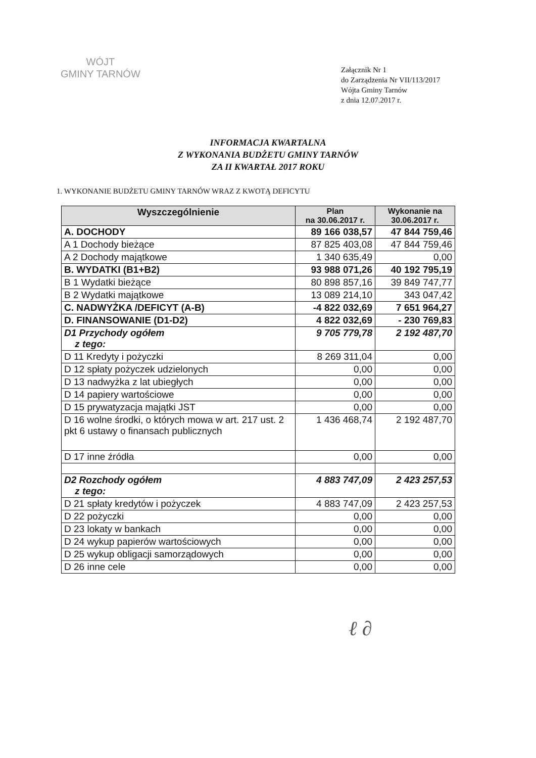WÓJT
GMINY TARNÓW
Załącznik Nr 1
do Zarządzenia Nr VII/113/2017
Wójta Gminy Tarnów
z dnia 12.07.2017 r.
INFORMACJA KWARTALNA
Z WYKONANIA BUDŻETU GMINY TARNÓW
ZA II KWARTAŁ 2017 ROKU
1. WYKONANIE BUDŻETU GMINY TARNÓW WRAZ Z KWOTĄ DEFICYTU
| Wyszczególnienie | Plan na 30.06.2017 r. | Wykonanie na 30.06.2017 r. |
| --- | --- | --- |
| A. DOCHODY | 89 166 038,57 | 47 844 759,46 |
| A 1 Dochody bieżące | 87 825 403,08 | 47 844 759,46 |
| A 2 Dochody majątkowe | 1 340 635,49 | 0,00 |
| B. WYDATKI (B1+B2) | 93 988 071,26 | 40 192 795,19 |
| B 1 Wydatki bieżące | 80 898 857,16 | 39 849 747,77 |
| B 2 Wydatki majątkowe | 13 089 214,10 | 343 047,42 |
| C. NADWYŻKA /DEFICYT (A-B) | -4 822 032,69 | 7 651 964,27 |
| D. FINANSOWANIE (D1-D2) | 4 822 032,69 | - 230 769,83 |
| D1 Przychody ogółem z tego: | 9 705 779,78 | 2 192 487,70 |
| D 11 Kredyty i pożyczki | 8 269 311,04 | 0,00 |
| D 12 spłaty pożyczek udzielonych | 0,00 | 0,00 |
| D 13 nadwyżka z lat ubiegłych | 0,00 | 0,00 |
| D 14 papiery wartościowe | 0,00 | 0,00 |
| D 15 prywatyzacja majątki JST | 0,00 | 0,00 |
| D 16 wolne środki, o których mowa w art. 217 ust. 2 pkt 6 ustawy o finansach publicznych | 1 436 468,74 | 2 192 487,70 |
| D 17 inne źródła | 0,00 | 0,00 |
| D2 Rozchody ogółem z tego: | 4 883 747,09 | 2 423 257,53 |
| D 21 spłaty kredytów i pożyczek | 4 883 747,09 | 2 423 257,53 |
| D 22 pożyczki | 0,00 | 0,00 |
| D 23 lokaty w bankach | 0,00 | 0,00 |
| D 24 wykup papierów wartościowych | 0,00 | 0,00 |
| D 25 wykup obligacji samorządowych | 0,00 | 0,00 |
| D 26 inne cele | 0,00 | 0,00 |
ℓ ∂